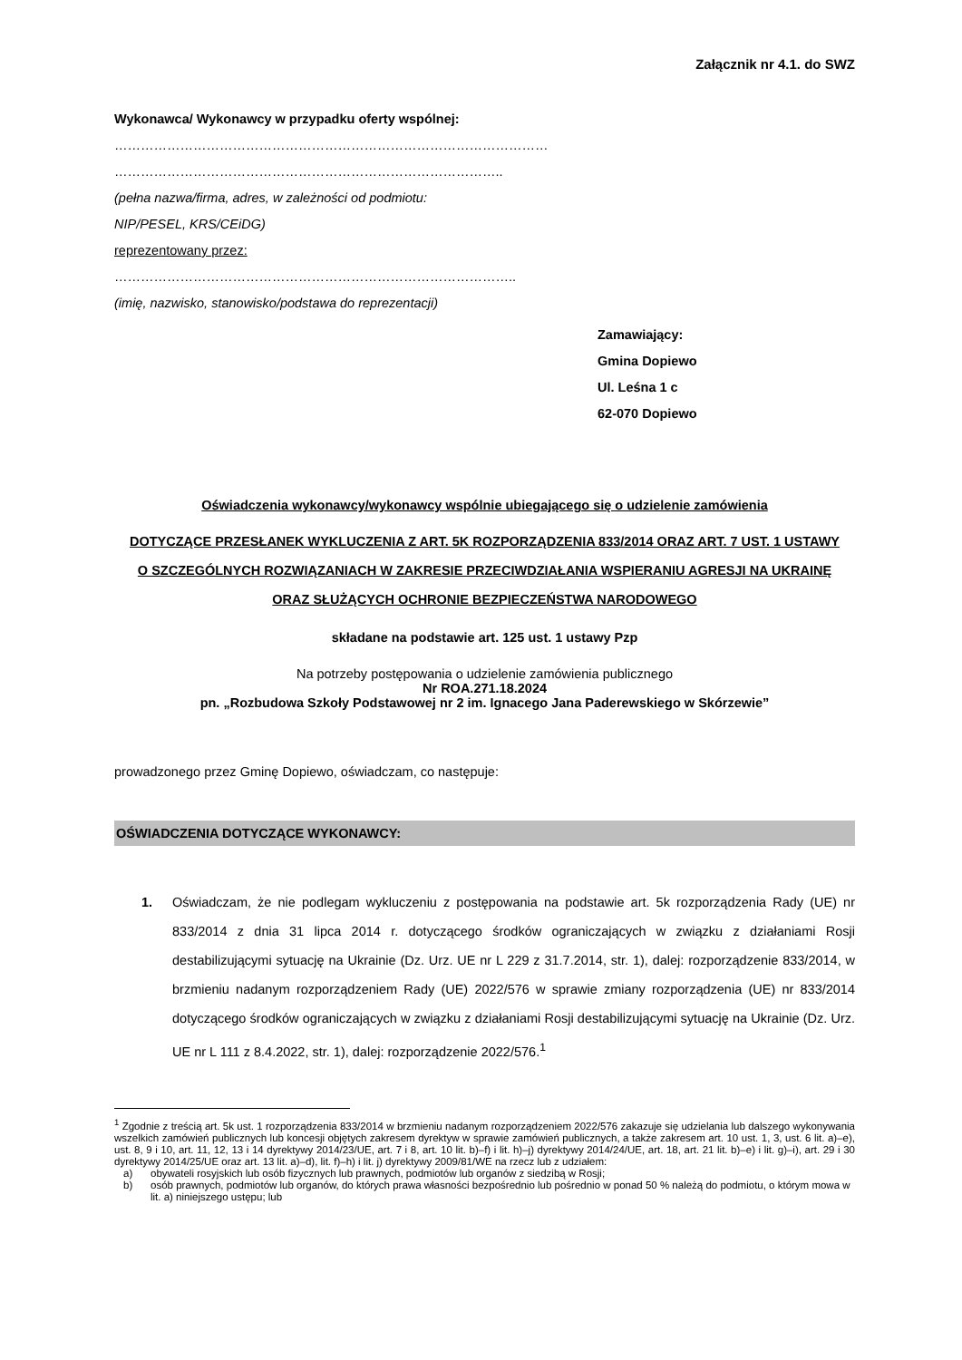Załącznik nr 4.1. do SWZ
Wykonawca/ Wykonawcy w przypadku oferty wspólnej:
………………………………………………………………………………………
……………………………………………………………………………..
(pełna nazwa/firma, adres, w zależności od podmiotu:
NIP/PESEL, KRS/CEiDG)
reprezentowany przez:
………………………………………………………………………………..
(imię, nazwisko, stanowisko/podstawa do reprezentacji)
Zamawiający:
Gmina Dopiewo
Ul. Leśna 1 c
62-070 Dopiewo
Oświadczenia wykonawcy/wykonawcy wspólnie ubiegającego się o udzielenie zamówienia
DOTYCZĄCE PRZESŁANEK WYKLUCZENIA Z ART. 5K ROZPORZĄDZENIA 833/2014 ORAZ ART. 7 UST. 1 USTAWY
O SZCZEGÓLNYCH ROZWIĄZANIACH W ZAKRESIE PRZECIWDZIAŁANIA WSPIERANIU AGRESJI NA UKRAINĘ
ORAZ SŁUŻĄCYCH OCHRONIE BEZPIECZEŃSTWA NARODOWEGO
składane na podstawie art. 125 ust. 1 ustawy Pzp
Na potrzeby postępowania o udzielenie zamówienia publicznego
Nr ROA.271.18.2024
pn. „Rozbudowa Szkoły Podstawowej nr 2 im. Ignacego Jana Paderewskiego w Skórzewie”
prowadzonego przez Gminę Dopiewo, oświadczam, co następuje:
OŚWIADCZENIA DOTYCZĄCE WYKONAWCY:
1. Oświadczam, że nie podlegam wykluczeniu z postępowania na podstawie art. 5k rozporządzenia Rady (UE) nr 833/2014 z dnia 31 lipca 2014 r. dotyczącego środków ograniczających w związku z działaniami Rosji destabilizującymi sytuację na Ukrainie (Dz. Urz. UE nr L 229 z 31.7.2014, str. 1), dalej: rozporządzenie 833/2014, w brzmieniu nadanym rozporządzeniem Rady (UE) 2022/576 w sprawie zmiany rozporządzenia (UE) nr 833/2014 dotyczącego środków ograniczających w związku z działaniami Rosji destabilizującymi sytuację na Ukrainie (Dz. Urz. UE nr L 111 z 8.4.2022, str. 1), dalej: rozporządzenie 2022/576.<sup>1</sup>
<sup>1</sup> Zgodnie z treścią art. 5k ust. 1 rozporządzenia 833/2014 w brzmieniu nadanym rozporządzeniem 2022/576 zakazuje się udzielania lub dalszego wykonywania wszelkich zamówień publicznych lub koncesji objętych zakresem dyrektyw w sprawie zamówień publicznych, a także zakresem art. 10 ust. 1, 3, ust. 6 lit. a)–e), ust. 8, 9 i 10, art. 11, 12, 13 i 14 dyrektywy 2014/23/UE, art. 7 i 8, art. 10 lit. b)–f) i lit. h)–j) dyrektywy 2014/24/UE, art. 18, art. 21 lit. b)–e) i lit. g)–i), art. 29 i 30 dyrektywy 2014/25/UE oraz art. 13 lit. a)–d), lit. f)–h) i lit. j) dyrektywy 2009/81/WE na rzecz lub z udziałem:
a) obywateli rosyjskich lub osób fizycznych lub prawnych, podmiotów lub organów z siedzibą w Rosji;
b) osób prawnych, podmiotów lub organów, do których prawa własności bezpośrednio lub pośrednio w ponad 50 % należą do podmiotu, o którym mowa w lit. a) niniejszego ustępu; lub